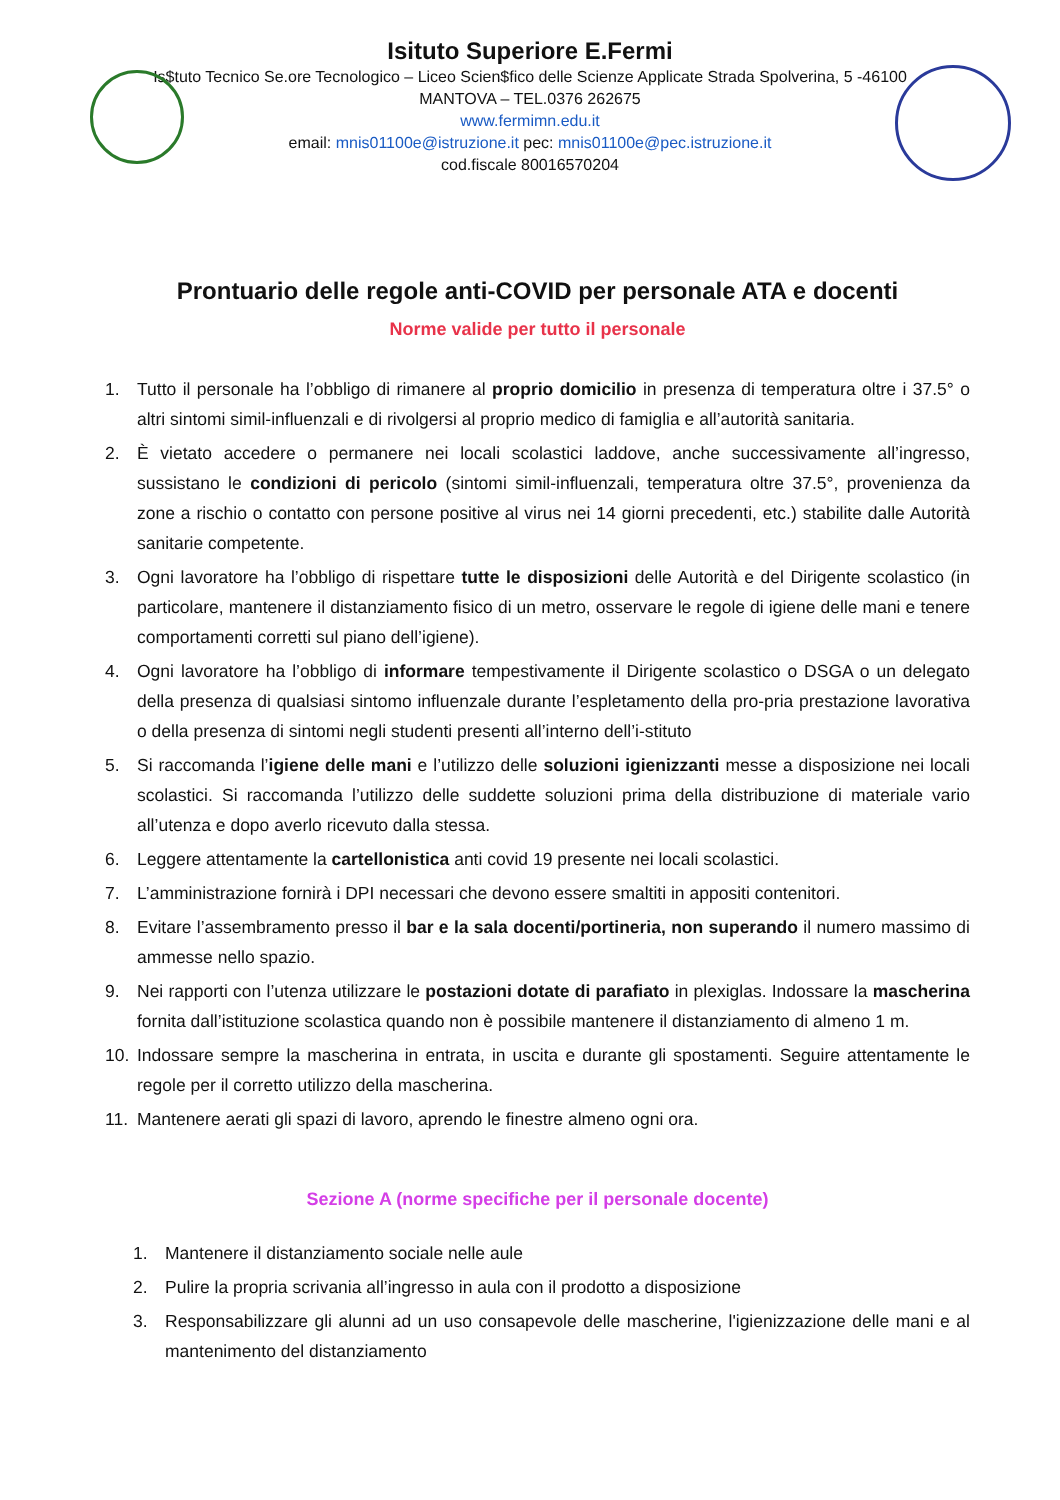Isituto Superiore E.Fermi
Is$tuto Tecnico Se.ore Tecnologico – Liceo Scien$fico delle Scienze Applicate Strada Spolverina, 5 -46100
MANTOVA – TEL.0376 262675
www.fermimn.edu.it
email: mnis01100e@istruzione.it pec: mnis01100e@pec.istruzione.it
cod.fiscale 80016570204
Prontuario delle regole anti-COVID per personale ATA e docenti
Norme valide per tutto il personale
1. Tutto il personale ha l’obbligo di rimanere al proprio domicilio in presenza di temperatura oltre i 37.5° o altri sintomi simil-influenzali e di rivolgersi al proprio medico di famiglia e all’autorità sanitaria.
2. È vietato accedere o permanere nei locali scolastici laddove, anche successivamente all’ingresso, sussistano le condizioni di pericolo (sintomi simil-influenzali, temperatura oltre 37.5°, provenienza da zone a rischio o contatto con persone positive al virus nei 14 giorni precedenti, etc.) stabilite dalle Autorità sanitarie competente.
3. Ogni lavoratore ha l’obbligo di rispettare tutte le disposizioni delle Autorità e del Dirigente scolastico (in particolare, mantenere il distanziamento fisico di un metro, osservare le regole di igiene delle mani e tenere comportamenti corretti sul piano dell’igiene).
4. Ogni lavoratore ha l’obbligo di informare tempestivamente il Dirigente scolastico o DSGA o un delegato della presenza di qualsiasi sintomo influenzale durante l’espletamento della pro-pria prestazione lavorativa o della presenza di sintomi negli studenti presenti all’interno dell’i-stituto
5. Si raccomanda l’igiene delle mani e l’utilizzo delle soluzioni igienizzanti messe a disposizione nei locali scolastici. Si raccomanda l’utilizzo delle suddette soluzioni prima della distribuzione di materiale vario all’utenza e dopo averlo ricevuto dalla stessa.
6. Leggere attentamente la cartellonistica anti covid 19 presente nei locali scolastici.
7. L’amministrazione fornirà i DPI necessari che devono essere smaltiti in appositi contenitori.
8. Evitare l’assembramento presso il bar e la sala docenti/portineria, non superando il numero massimo di ammesse nello spazio.
9. Nei rapporti con l’utenza utilizzare le postazioni dotate di parafiato in plexiglas. Indossare la mascherina fornita dall’istituzione scolastica quando non è possibile mantenere il distanziamento di almeno 1 m.
10. Indossare sempre la mascherina in entrata, in uscita e durante gli spostamenti. Seguire attentamente le regole per il corretto utilizzo della mascherina.
11. Mantenere aerati gli spazi di lavoro, aprendo le finestre almeno ogni ora.
Sezione A (norme specifiche per il personale docente)
1. Mantenere il distanziamento sociale nelle aule
2. Pulire la propria scrivania all’ingresso in aula con il prodotto a disposizione
3. Responsabilizzare gli alunni ad un uso consapevole delle mascherine, l'igienizzazione delle mani e al mantenimento del distanziamento